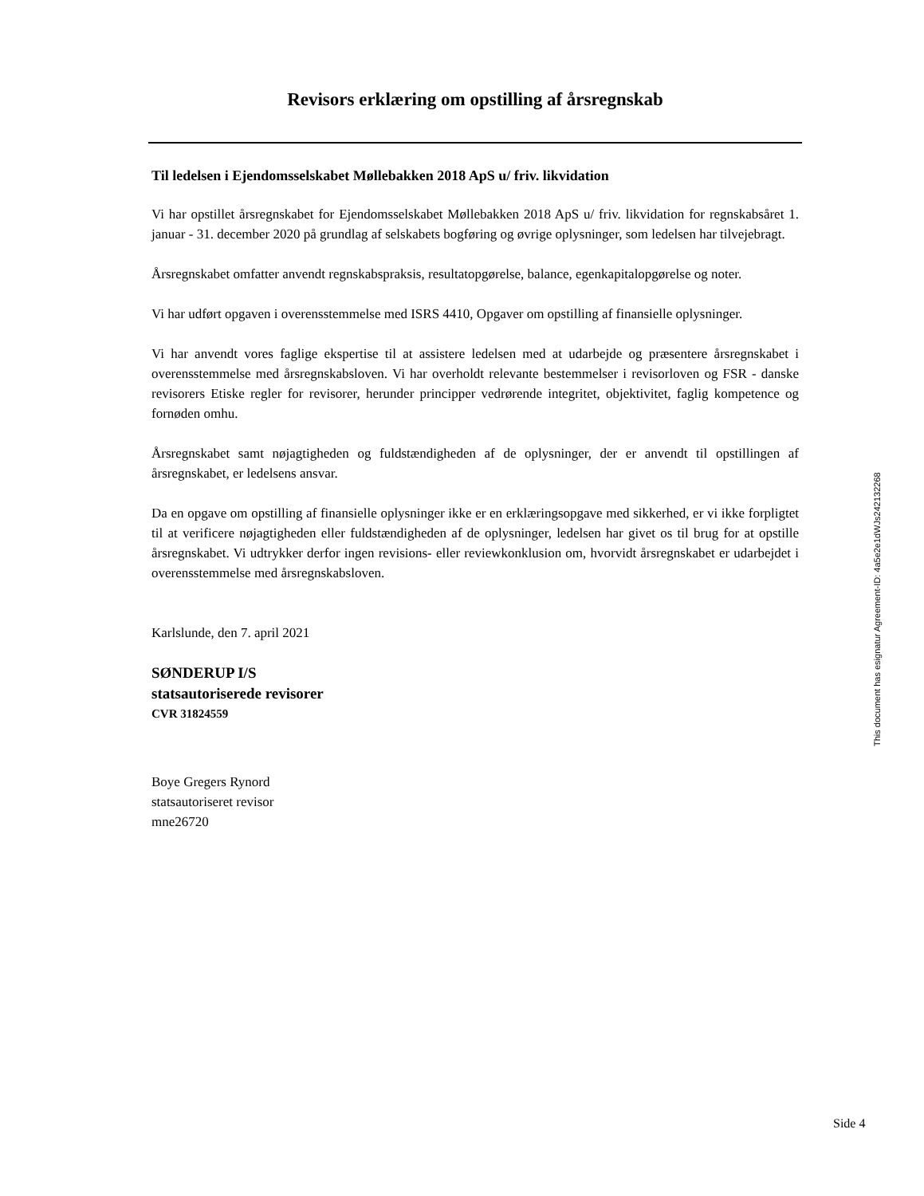Revisors erklæring om opstilling af årsregnskab
Til ledelsen i Ejendomsselskabet Møllebakken 2018 ApS u/ friv. likvidation
Vi har opstillet årsregnskabet for Ejendomsselskabet Møllebakken 2018 ApS u/ friv. likvidation for regnskabsåret 1. januar - 31. december 2020 på grundlag af selskabets bogføring og øvrige oplysninger, som ledelsen har tilvejebragt.
Årsregnskabet omfatter anvendt regnskabspraksis, resultatopgørelse, balance, egenkapitalopgørelse og noter.
Vi har udført opgaven i overensstemmelse med ISRS 4410, Opgaver om opstilling af finansielle oplysninger.
Vi har anvendt vores faglige ekspertise til at assistere ledelsen med at udarbejde og præsentere årsregnskabet i overensstemmelse med årsregnskabsloven. Vi har overholdt relevante bestemmelser i revisorloven og FSR - danske revisorers Etiske regler for revisorer, herunder principper vedrørende integritet, objektivitet, faglig kompetence og fornøden omhu.
Årsregnskabet samt nøjagtigheden og fuldstændigheden af de oplysninger, der er anvendt til opstillingen af årsregnskabet, er ledelsens ansvar.
Da en opgave om opstilling af finansielle oplysninger ikke er en erklæringsopgave med sikkerhed, er vi ikke forpligtet til at verificere nøjagtigheden eller fuldstændigheden af de oplysninger, ledelsen har givet os til brug for at opstille årsregnskabet. Vi udtrykker derfor ingen revisions- eller reviewkonklusion om, hvorvidt årsregnskabet er udarbejdet i overensstemmelse med årsregnskabsloven.
Karlslunde, den 7. april 2021
SØNDERUP I/S
statsautoriserede revisorer
CVR 31824559
Boye Gregers Rynord
statsautoriseret revisor
mne26720
This document has esignatur Agreement-ID: 4a5e2e1dWJs242132268
Side 4